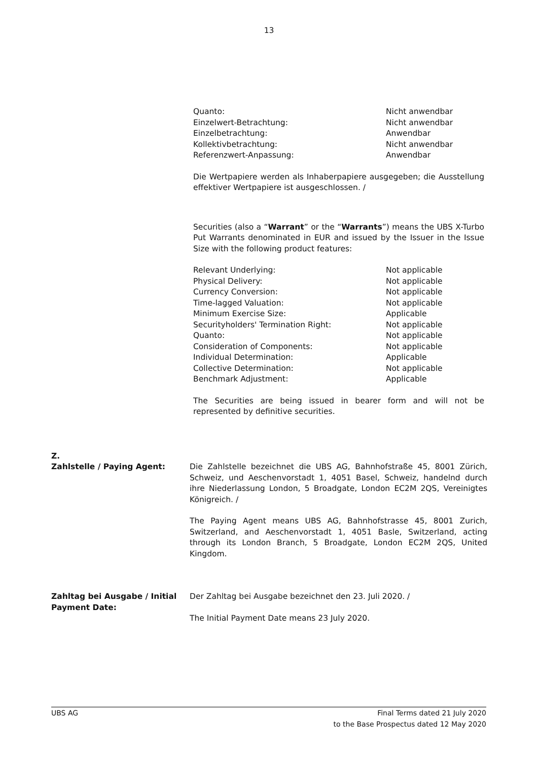13
Quanto: Nicht anwendbar
Einzelwert-Betrachtung: Nicht anwendbar
Einzelbetrachtung: Anwendbar
Kollektivbetrachtung: Nicht anwendbar
Referenzwert-Anpassung: Anwendbar
Die Wertpapiere werden als Inhaberpapiere ausgegeben; die Ausstellung effektiver Wertpapiere ist ausgeschlossen. /
Securities (also a “Warrant” or the “Warrants”) means the UBS X-Turbo Put Warrants denominated in EUR and issued by the Issuer in the Issue Size with the following product features:
Relevant Underlying: Not applicable
Physical Delivery: Not applicable
Currency Conversion: Not applicable
Time-lagged Valuation: Not applicable
Minimum Exercise Size: Applicable
Securityholders' Termination Right: Not applicable
Quanto: Not applicable
Consideration of Components: Not applicable
Individual Determination: Applicable
Collective Determination: Not applicable
Benchmark Adjustment: Applicable
The Securities are being issued in bearer form and will not be represented by definitive securities.
Z.
Zahlstelle / Paying Agent: Die Zahlstelle bezeichnet die UBS AG, Bahnhofstraße 45, 8001 Zürich, Schweiz, und Aeschenvorstadt 1, 4051 Basel, Schweiz, handelnd durch ihre Niederlassung London, 5 Broadgate, London EC2M 2QS, Vereinigtes Königreich. /
The Paying Agent means UBS AG, Bahnhofstrasse 45, 8001 Zurich, Switzerland, and Aeschenvorstadt 1, 4051 Basle, Switzerland, acting through its London Branch, 5 Broadgate, London EC2M 2QS, United Kingdom.
Zahltag bei Ausgabe / Initial Payment Date:
Der Zahltag bei Ausgabe bezeichnet den 23. Juli 2020. /
The Initial Payment Date means 23 July 2020.
UBS AG Final Terms dated 21 July 2020
to the Base Prospectus dated 12 May 2020